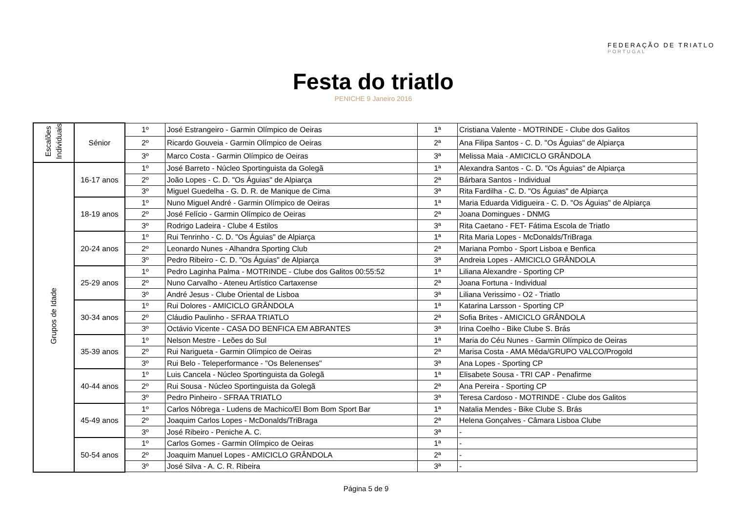Festa do triatlo
PENICHE 9 Janeiro 2016
FEDERAÇÃO DE TRIATLO
PORTUGAL
| Escalões Individuais | Sénior | 1º | José Estrangeiro - Garmin Olímpico de Oeiras | 1ª | Cristiana Valente - MOTRINDE - Clube dos Galitos |
| | | 2º | Ricardo Gouveia - Garmin Olímpico de Oeiras | 2ª | Ana Filipa Santos - C. D. "Os Águias" de Alpiarça |
| | | 3º | Marco Costa - Garmin Olímpico de Oeiras | 3ª | Melissa Maia - AMICICLO GRÂNDOLA |
| Grupos de Idade | 16-17 anos | 1º | José Barreto - Núcleo Sportinguista da Golegã | 1ª | Alexandra Santos - C. D. "Os Águias" de Alpiarça |
| | | 2º | João Lopes - C. D. "Os Águias" de Alpiarça | 2ª | Bárbara Santos - Individual |
| | | 3º | Miguel Guedelha - G. D. R. de Manique de Cima | 3ª | Rita Fardilha - C. D. "Os Águias" de Alpiarça |
| | 18-19 anos | 1º | Nuno Miguel André - Garmin Olímpico de Oeiras | 1ª | Maria Eduarda Vidigueira - C. D. "Os Águias" de Alpiarça |
| | | 2º | José Felício - Garmin Olímpico de Oeiras | 2ª | Joana Domingues - DNMG |
| | | 3º | Rodrigo Ladeira - Clube 4 Estilos | 3ª | Rita Caetano - FET- Fátima Escola de Triatlo |
| | 20-24 anos | 1º | Rui Tenrinho - C. D. "Os Águias" de Alpiarça | 1ª | Rita Maria Lopes - McDonalds/TriBraga |
| | | 2º | Leonardo Nunes - Alhandra Sporting Club | 2ª | Mariana Pombo - Sport Lisboa e Benfica |
| | | 3º | Pedro Ribeiro - C. D. "Os Águias" de Alpiarça | 3ª | Andreia Lopes - AMICICLO GRÂNDOLA |
| | 25-29 anos | 1º | Pedro Laginha Palma - MOTRINDE - Clube dos Galitos 00:55:52 | 1ª | Liliana Alexandre - Sporting CP |
| | | 2º | Nuno Carvalho - Ateneu Artístico Cartaxense | 2ª | Joana Fortuna - Individual |
| | | 3º | André Jesus - Clube Oriental de Lisboa | 3ª | Liliana Verissimo - O2 - Triatlo |
| | 30-34 anos | 1º | Rui Dolores - AMICICLO GRÂNDOLA | 1ª | Katarina Larsson - Sporting CP |
| | | 2º | Cláudio Paulinho - SFRAA TRIATLO | 2ª | Sofia Brites - AMICICLO GRÂNDOLA |
| | | 3º | Octávio Vicente - CASA DO BENFICA EM ABRANTES | 3ª | Irina Coelho - Bike Clube S. Brás |
| | 35-39 anos | 1º | Nelson Mestre - Leões do Sul | 1ª | Maria do Céu Nunes - Garmin Olímpico de Oeiras |
| | | 2º | Rui Narigueta - Garmin Olímpico de Oeiras | 2ª | Marisa Costa - AMA Mêda/GRUPO VALCO/Progold |
| | | 3º | Rui Belo - Teleperformance - "Os Belenenses" | 3ª | Ana Lopes - Sporting CP |
| | 40-44 anos | 1º | Luis Cancela - Núcleo Sportinguista da Golegã | 1ª | Elisabete Sousa - TRI CAP - Penafirme |
| | | 2º | Rui Sousa - Núcleo Sportinguista da Golegã | 2ª | Ana Pereira - Sporting CP |
| | | 3º | Pedro Pinheiro - SFRAA TRIATLO | 3ª | Teresa Cardoso - MOTRINDE - Clube dos Galitos |
| | 45-49 anos | 1º | Carlos Nóbrega - Ludens de Machico/El Bom Bom Sport Bar | 1ª | Natalia Mendes - Bike Clube S. Brás |
| | | 2º | Joaquim Carlos Lopes - McDonalds/TriBraga | 2ª | Helena Gonçalves - Câmara Lisboa Clube |
| | | 3º | José Ribeiro - Peniche A. C. | 3ª | - |
| | 50-54 anos | 1º | Carlos Gomes - Garmin Olímpico de Oeiras | 1ª | - |
| | | 2º | Joaquim Manuel Lopes - AMICICLO GRÂNDOLA | 2ª | - |
| | | 3º | José Silva - A. C. R. Ribeira | 3ª | - |
Página 5 de 9